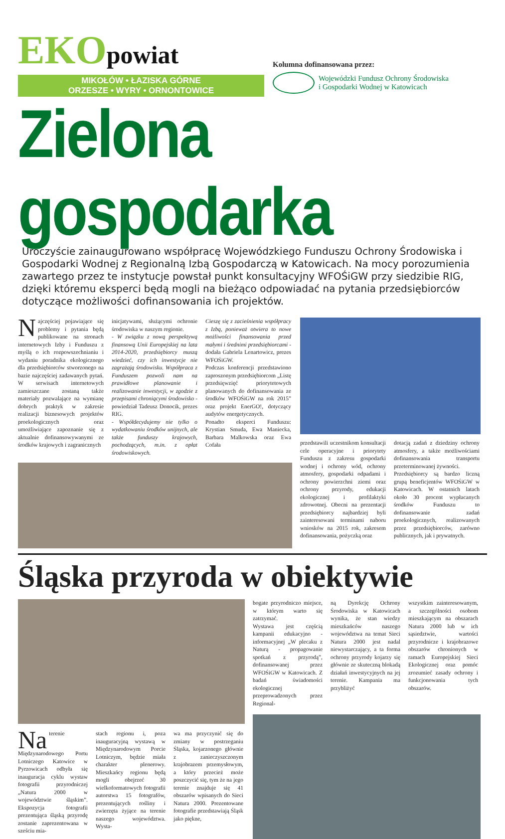EKOpowiat
MIKOŁÓW • ŁAZISKA GÓRNE
ORZESZE • WYRY • ORNONTOWICE
Kolumna dofinansowana przez:
Wojewódzki Fundusz Ochrony Środowiska
i Gospodarki Wodnej w Katowicach
Zielona gospodarka
Uroczyście zainaugurowano współpracę Wojewódzkiego Funduszu Ochrony Środowiska i Gospodarki Wodnej z Regionalną Izbą Gospodarczą w Katowicach. Na mocy porozumienia zawartego przez te instytucje powstał punkt konsultacyjny WFOŚiGW przy siedzibie RIG, dzięki któremu eksperci będą mogli na bieżąco odpowiadać na pytania przedsiębiorców dotyczące możliwości dofinansowania ich projektów.
Najczęściej pojawiające się problemy i pytania będą publikowane na stronach internetowych Izby i Funduszu z myślą o ich rozpowszechnianiu i wydaniu poradnika ekologicznego dla przedsiębiorców stworzonego na bazie najczęściej zadawanych pytań. W serwisach internetowych zamieszczane zostaną także materiały pozwalające na wymianę dobrych praktyk w zakresie realizacji biznesowych projektów proekologicznych oraz umożliwiające zapoznanie się z aktualnie dofinansowywanymi ze środków krajowych i zagranicznych
inicjatywami, służącymi ochronie środowiska w naszym regionie.
- W związku z nową perspektywą finansową Unii Europejskiej na lata 2014-2020, przedsiębiorcy muszą wiedzieć, czy ich inwestycje nie zagrażają środowisku. Współpraca z Funduszem pozwoli nam na prawidłowe planowanie i realizowanie inwestycji, w zgodzie z przepisami chroniącymi środowisko - powiedział Tadeusz Donocik, prezes RIG.
- Współdecydujemy nie tylko o wydatkowaniu środków unijnych, ale także funduszy krajowych, pochodzących, m.in. z opłat środowiskowych.
Cieszę się z zacieśnienia współpracy z Izbą, ponieważ otwiera to nowe możliwości finansowania przed małymi i średnimi przedsiębiorcami - dodała Gabriela Lenartowicz, prezes WFOŚiGW.
Podczas konferencji przedstawiono zaproszonym przedsiębiorcom „Listę przedsięwzięć priorytetowych planowanych do dofinansowania ze środków WFOŚiGW na rok 2015” oraz projekt EnerGO!, dotyczący audytów energetycznych.
Ponadto eksperci Funduszu: Krystian Smuda, Ewa Maniecka, Barbara Malkowska oraz Ewa Cofała
przedstawili uczestnikom konsultacji cele operacyjne i priorytety Funduszu z zakresu gospodarki wodnej i ochrony wód, ochrony atmosfery, gospodarki odpadami i ochrony powierzchni ziemi oraz ochrony przyrody, edukacji ekologicznej i profilaktyki zdrowotnej. Obecni na prezentacji przedsiębiorcy najbardziej byli zainteresowani terminami naboru wniosków na 2015 rok, zakresem dofinansowania, pożyczką oraz
dotacją zadań z dziedziny ochrony atmosfery, a także możliwościami dofinansowania transportu przeterminowanej żywności.
Przedsiębiorcy są bardzo liczną grupą beneficjentów WFOŚiGW w Katowicach. W ostatnich latach około 30 procent wypłacanych środków Funduszu to dofinansowanie zadań proekologicznych, realizowanych przez przedsiębiorców, zarówno publicznych, jak i prywatnych.
Śląska przyroda w obiektywie
Na terenie Międzynarodowego Portu Lotniczego Katowice w Pyrzowicach odbyła się inauguracja cyklu wystaw fotografii przyrodniczej „Natura 2000 w województwie śląskim”. Ekspozycja fotografii prezentująca śląską przyrodę zostanie zaprezentowana w sześciu mia-
stach regionu i, poza inauguracyjną wystawą w Międzynarodowym Porcie Lotniczym, będzie miała charakter plenerowy. Mieszkańcy regionu będą mogli obejrzeć 30 wielkoformatowych fotografii autorstwa 15 fotografów, prezentujących rośliny i zwierzęta żyjące na terenie naszego województwa. Wysta-
wa ma przyczynić się do zmiany w postrzeganiu Śląska, kojarzonego głównie z zanieczyszczonym krajobrazem przemysłowym, a który przecież może poszczycić się, tym że na jego terenie znajduje się 41 obszarów wpisanych do Sieci Natura 2000. Prezentowane fotografie przedstawiają Śląsk jako piękne,
bogate przyrodniczo miejsce, w którym warto się zatrzymać.
Wystawa jest częścią kampanii edukacyjno - informacyjnej „W plecaku z Naturą - propagowanie spotkań z przyrodą”, dofinansowanej przez WFOŚiGW w Katowicach. Z badań świadomości ekologicznej przeprowadzonych przez Regional-
ną Dyrekcję Ochrony Środowiska w Katowicach wynika, że stan wiedzy mieszkańców naszego województwa na temat Sieci Natura 2000 jest nadal niewystarczający, a ta forma ochrony przyrody kojarzy się głównie ze skuteczną blokadą działań inwestycyjnych na jej terenie. Kampania ma przybliżyć
wszystkim zainteresowanym, a szczególności osobom mieszkającym na obszarach Natura 2000 lub w ich sąsiedztwie, wartości przyrodnicze i krajobrazowe obszarów chronionych w ramach Europejskiej Sieci Ekologicznej oraz pomóc zrozumieć zasady ochrony i funkcjonowania tych obszarów.